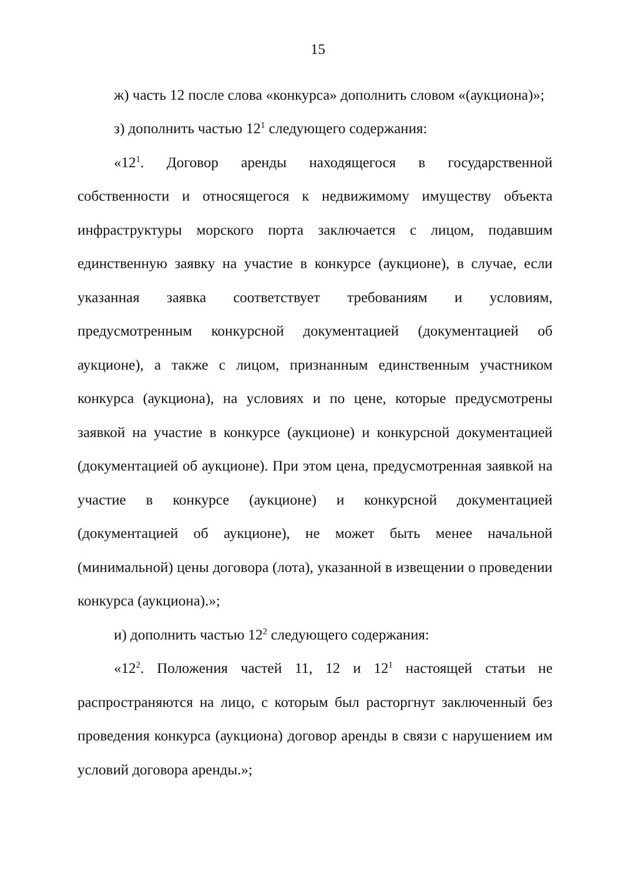15
ж) часть 12 после слова «конкурса» дополнить словом «(аукциона)»;
з) дополнить частью 12<sup>1</sup> следующего содержания:
«12<sup>1</sup>. Договор аренды находящегося в государственной собственности и относящегося к недвижимому имуществу объекта инфраструктуры морского порта заключается с лицом, подавшим единственную заявку на участие в конкурсе (аукционе), в случае, если указанная заявка соответствует требованиям и условиям, предусмотренным конкурсной документацией (документацией об аукционе), а также с лицом, признанным единственным участником конкурса (аукциона), на условиях и по цене, которые предусмотрены заявкой на участие в конкурсе (аукционе) и конкурсной документацией (документацией об аукционе). При этом цена, предусмотренная заявкой на участие в конкурсе (аукционе) и конкурсной документацией (документацией об аукционе), не может быть менее начальной (минимальной) цены договора (лота), указанной в извещении о проведении конкурса (аукциона).»;
и) дополнить частью 12<sup>2</sup> следующего содержания:
«12<sup>2</sup>. Положения частей 11, 12 и 12<sup>1</sup> настоящей статьи не распространяются на лицо, с которым был расторгнут заключенный без проведения конкурса (аукциона) договор аренды в связи с нарушением им условий договора аренды.»;